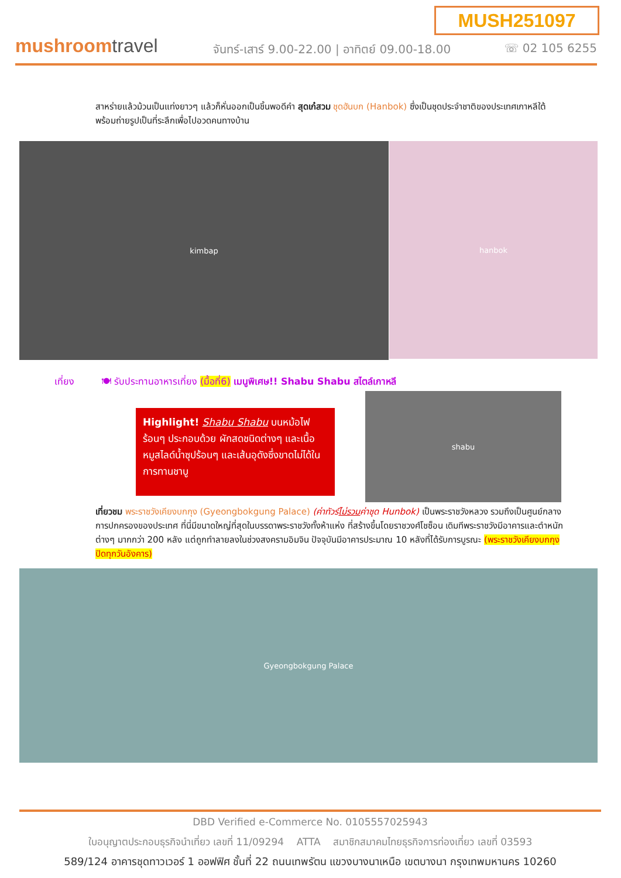MUSH251097
mushroomtravel
จันทร์-เสาร์ 9.00-22.00 | อาทิตย์ 09.00-18.00
☏ 02 105 6255
สาหร่ายแล้วม้วนเป็นแท่งยาวๆ แล้วก็หั่นออกเป็นชิ้นพอดีคำ สุดเก๋สวม ชุดฮันบก (Hanbok) ซึ่งเป็นชุดประจำชาติของประเทศเกาหลีใต้ พร้อมถ่ายรูปเป็นที่ระลึกเพื่อไปอวดคนทางบ้าน
kimbap hanbok
เที่ยง 🍽 รับประทานอาหารเที่ยง (มื้อที่6) เมนูพิเศษ!! Shabu Shabu สไตล์เกาหลี
Highlight! Shabu Shabu บนหม้อไฟร้อนๆ ประกอบด้วย ผักสดชนิดต่างๆ และเนื้อ หมูสไลด์น้ำซุปร้อนๆ และเส้นอุดังซึ่งขาดไม่ได้ในการทานชาบู
shabu
เที่ยวชม พระราชวังเคียงบกกุง (Gyeongbokgung Palace) (ค่าทัวร์ไม่รวมค่าชุด Hunbok) เป็นพระราชวังหลวง รวมถึงเป็นศูนย์กลางการปกครองของประเทศ ที่นี่มีขนาดใหญ่ที่สุดในบรรดาพระราชวังทั้งห้าแห่ง ที่สร้างขึ้นโดยราชวงศ์โชซ็อน เดิมทีพระราชวังมีอาคารและตำหนักต่างๆ มากกว่า 200 หลัง แต่ถูกทำลายลงในช่วงสงครามอิมจิน ปัจจุบันมีอาคารประมาณ 10 หลังที่ได้รับการบูรณะ (พระราชวังเคียงบกกุงปิดทุกวันอังคาร)
Gyeongbokgung Palace
DBD Verified e-Commerce No. 0105557025943
ใบอนุญาตประกอบธุรกิจนำเที่ยว เลขที่ 11/09294 ATTA สมาชิกสมาคมไทยธุรกิจการท่องเที่ยว เลขที่ 03593
589/124 อาคารชุดทาวเวอร์ 1 ออฟฟิศ ชั้นที่ 22 ถนนเทพรัตน แขวงบางนาเหนือ เขตบางนา กรุงเทพมหานคร 10260